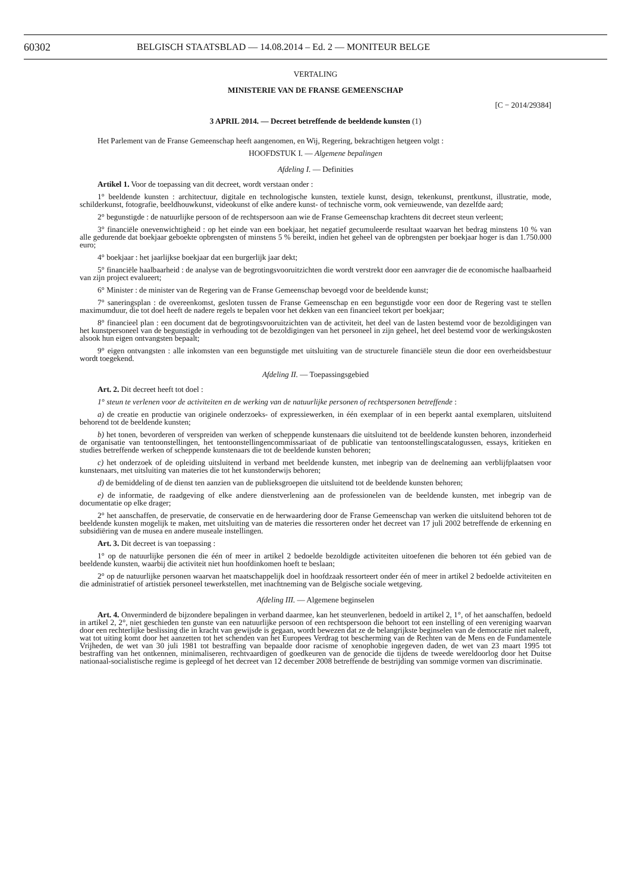60302 BELGISCH STAATSBLAD — 14.08.2014 – Ed. 2 — MONITEUR BELGE
VERTALING
MINISTERIE VAN DE FRANSE GEMEENSCHAP
[C − 2014/29384]
3 APRIL 2014. — Decreet betreffende de beeldende kunsten (1)
Het Parlement van de Franse Gemeenschap heeft aangenomen, en Wij, Regering, bekrachtigen hetgeen volgt :
HOOFDSTUK I. — Algemene bepalingen
Afdeling I. — Definities
Artikel 1. Voor de toepassing van dit decreet, wordt verstaan onder :
1° beeldende kunsten : architectuur, digitale en technologische kunsten, textiele kunst, design, tekenkunst, prentkunst, illustratie, mode, schilderkunst, fotografie, beeldhouwkunst, videokunst of elke andere kunst- of technische vorm, ook vernieuwende, van dezelfde aard;
2° begunstigde : de natuurlijke persoon of de rechtspersoon aan wie de Franse Gemeenschap krachtens dit decreet steun verleent;
3° financiële onevenwichtigheid : op het einde van een boekjaar, het negatief gecumuleerde resultaat waarvan het bedrag minstens 10 % van alle gedurende dat boekjaar geboekte opbrengsten of minstens 5 % bereikt, indien het geheel van de opbrengsten per boekjaar hoger is dan 1.750.000 euro;
4° boekjaar : het jaarlijkse boekjaar dat een burgerlijk jaar dekt;
5° financiële haalbaarheid : de analyse van de begrotingsvooruitzichten die wordt verstrekt door een aanvrager die de economische haalbaarheid van zijn project evalueert;
6° Minister : de minister van de Regering van de Franse Gemeenschap bevoegd voor de beeldende kunst;
7° saneringsplan : de overeenkomst, gesloten tussen de Franse Gemeenschap en een begunstigde voor een door de Regering vast te stellen maximumduur, die tot doel heeft de nadere regels te bepalen voor het dekken van een financieel tekort per boekjaar;
8° financieel plan : een document dat de begrotingsvooruitzichten van de activiteit, het deel van de lasten bestemd voor de bezoldigingen van het kunstpersoneel van de begunstigde in verhouding tot de bezoldigingen van het personeel in zijn geheel, het deel bestemd voor de werkingskosten alsook hun eigen ontvangsten bepaalt;
9° eigen ontvangsten : alle inkomsten van een begunstigde met uitsluiting van de structurele financiële steun die door een overheidsbestuur wordt toegekend.
Afdeling II. — Toepassingsgebied
Art. 2. Dit decreet heeft tot doel :
1° steun te verlenen voor de activiteiten en de werking van de natuurlijke personen of rechtspersonen betreffende :
a) de creatie en productie van originele onderzoeks- of expressiewerken, in één exemplaar of in een beperkt aantal exemplaren, uitsluitend behorend tot de beeldende kunsten;
b) het tonen, bevorderen of verspreiden van werken of scheppende kunstenaars die uitsluitend tot de beeldende kunsten behoren, inzonderheid de organisatie van tentoonstellingen, het tentoonstellingencommissariaat of de publicatie van tentoonstellingscatalogussen, essays, kritieken en studies betreffende werken of scheppende kunstenaars die tot de beeldende kunsten behoren;
c) het onderzoek of de opleiding uitsluitend in verband met beeldende kunsten, met inbegrip van de deelneming aan verblijfplaatsen voor kunstenaars, met uitsluiting van materies die tot het kunstonderwijs behoren;
d) de bemiddeling of de dienst ten aanzien van de publieksgroepen die uitsluitend tot de beeldende kunsten behoren;
e) de informatie, de raadgeving of elke andere dienstverlening aan de professionelen van de beeldende kunsten, met inbegrip van de documentatie op elke drager;
2° het aanschaffen, de preservatie, de conservatie en de herwaardering door de Franse Gemeenschap van werken die uitsluitend behoren tot de beeldende kunsten mogelijk te maken, met uitsluiting van de materies die ressorteren onder het decreet van 17 juli 2002 betreffende de erkenning en subsidiëring van de musea en andere museale instellingen.
Art. 3. Dit decreet is van toepassing :
1° op de natuurlijke personen die één of meer in artikel 2 bedoelde bezoldigde activiteiten uitoefenen die behoren tot één gebied van de beeldende kunsten, waarbij die activiteit niet hun hoofdinkomen hoeft te beslaan;
2° op de natuurlijke personen waarvan het maatschappelijk doel in hoofdzaak ressorteert onder één of meer in artikel 2 bedoelde activiteiten en die administratief of artistiek personeel tewerkstellen, met inachtneming van de Belgische sociale wetgeving.
Afdeling III. — Algemene beginselen
Art. 4. Onverminderd de bijzondere bepalingen in verband daarmee, kan het steunverlenen, bedoeld in artikel 2, 1°, of het aanschaffen, bedoeld in artikel 2, 2°, niet geschieden ten gunste van een natuurlijke persoon of een rechtspersoon die behoort tot een instelling of een vereniging waarvan door een rechterlijke beslissing die in kracht van gewijsde is gegaan, wordt bewezen dat ze de belangrijkste beginselen van de democratie niet naleeft, wat tot uiting komt door het aanzetten tot het schenden van het Europees Verdrag tot bescherming van de Rechten van de Mens en de Fundamentele Vrijheden, de wet van 30 juli 1981 tot bestraffing van bepaalde door racisme of xenophobie ingegeven daden, de wet van 23 maart 1995 tot bestraffing van het ontkennen, minimaliseren, rechtvaardigen of goedkeuren van de genocide die tijdens de tweede wereldoorlog door het Duitse nationaal-socialistische regime is gepleegd of het decreet van 12 december 2008 betreffende de bestrijding van sommige vormen van discriminatie.